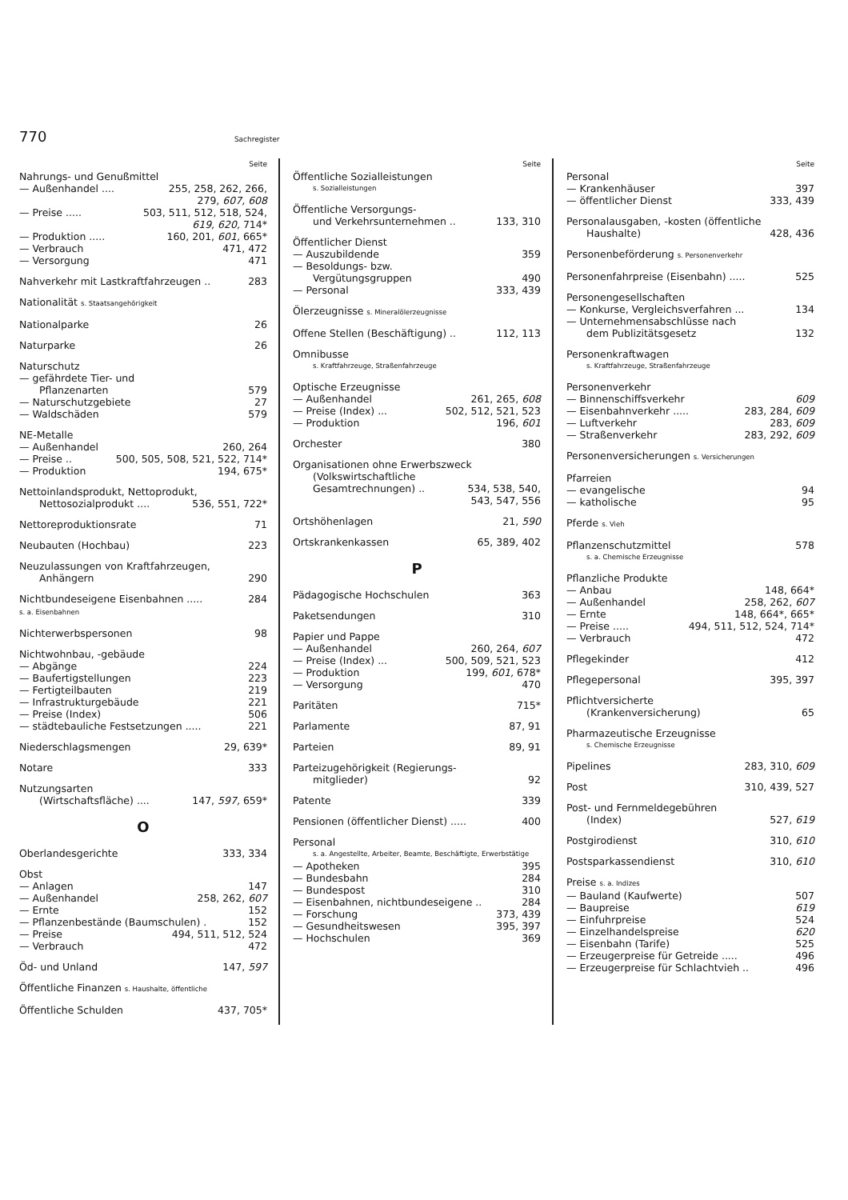770 Sachregister
Seite
Nahrungs- und Genußmittel
— Außenhandel .... 255, 258, 262, 266,
279, 607, 608
— Preise ..... 503, 511, 512, 518, 524,
619, 620, 714*
— Produktion ..... 160, 201, 601, 665*
— Verbrauch 471, 472
— Versorgung 471
Nahverkehr mit Lastkraftfahrzeugen .. 283
Nationalität s. Staatsangehörigkeit
Nationalparke 26
Naturparke 26
Naturschutz
— gefährdete Tier- und
Pflanzenarten 579
— Naturschutzgebiete 27
— Waldschäden 579
NE-Metalle
— Außenhandel 260, 264
— Preise .. 500, 505, 508, 521, 522, 714*
— Produktion 194, 675*
Nettoinlandsprodukt, Nettoprodukt,
Nettosozialprodukt .... 536, 551, 722*
Nettoreproduktionsrate 71
Neubauten (Hochbau) 223
Neuzulassungen von Kraftfahrzeugen,
Anhängern 290
Nichtbundeseigene Eisenbahnen ..... 284
s. a. Eisenbahnen
Nichterwerbspersonen 98
Nichtwohnbau, -gebäude
— Abgänge 224
— Baufertigstellungen 223
— Fertigteilbauten 219
— Infrastrukturgebäude 221
— Preise (Index) 506
— städtebauliche Festsetzungen ..... 221
Niederschlagsmengen 29, 639*
Notare 333
Nutzungsarten
(Wirtschaftsfläche) .... 147, 597, 659*
O
Oberlandesgerichte 333, 334
Obst
— Anlagen 147
— Außenhandel 258, 262, 607
— Ernte 152
— Pflanzenbestände (Baumschulen) . 152
— Preise 494, 511, 512, 524
— Verbrauch 472
Öd- und Unland 147, 597
Öffentliche Finanzen s. Haushalte, öffentliche
Öffentliche Schulden 437, 705*
Seite
Öffentliche Sozialleistungen
s. Sozialleistungen
Öffentliche Versorgungs-
und Verkehrsunternehmen .. 133, 310
Öffentlicher Dienst
— Auszubildende 359
— Besoldungs- bzw.
Vergütungsgruppen 490
— Personal 333, 439
Ölerzeugnisse s. Mineralölerzeugnisse
Offene Stellen (Beschäftigung) .. 112, 113
Omnibusse
s. Kraftfahrzeuge, Straßenfahrzeuge
Optische Erzeugnisse
— Außenhandel 261, 265, 608
— Preise (Index) ... 502, 512, 521, 523
— Produktion 196, 601
Orchester 380
Organisationen ohne Erwerbszweck
(Volkswirtschaftliche
Gesamtrechnungen) .. 534, 538, 540,
543, 547, 556
Ortshöhenlagen 21, 590
Ortskrankenkassen 65, 389, 402
P
Pädagogische Hochschulen 363
Paketsendungen 310
Papier und Pappe
— Außenhandel 260, 264, 607
— Preise (Index) ... 500, 509, 521, 523
— Produktion 199, 601, 678*
— Versorgung 470
Paritäten 715*
Parlamente 87, 91
Parteien 89, 91
Parteizugehörigkeit (Regierungs-
mitglieder) 92
Patente 339
Pensionen (öffentlicher Dienst) ..... 400
Personal
s. a. Angestellte, Arbeiter, Beamte, Beschäftigte, Erwerbstätige
— Apotheken 395
— Bundesbahn 284
— Bundespost 310
— Eisenbahnen, nichtbundeseigene .. 284
— Forschung 373, 439
— Gesundheitswesen 395, 397
— Hochschulen 369
Seite
Personal
— Krankenhäuser 397
— öffentlicher Dienst 333, 439
Personalausgaben, -kosten (öffentliche
Haushalte) 428, 436
Personenbeförderung s. Personenverkehr
Personenfahrpreise (Eisenbahn) ..... 525
Personengesellschaften
— Konkurse, Vergleichsverfahren ... 134
— Unternehmensabschlüsse nach
dem Publizitätsgesetz 132
Personenkraftwagen
s. Kraftfahrzeuge, Straßenfahrzeuge
Personenverkehr
— Binnenschiffsverkehr 609
— Eisenbahnverkehr ..... 283, 284, 609
— Luftverkehr 283, 609
— Straßenverkehr 283, 292, 609
Personenversicherungen s. Versicherungen
Pfarreien
— evangelische 94
— katholische 95
Pferde s. Vieh
Pflanzenschutzmittel 578
s. a. Chemische Erzeugnisse
Pflanzliche Produkte
— Anbau 148, 664*
— Außenhandel 258, 262, 607
— Ernte 148, 664*, 665*
— Preise ..... 494, 511, 512, 524, 714*
— Verbrauch 472
Pflegekinder 412
Pflegepersonal 395, 397
Pflichtversicherte
(Krankenversicherung) 65
Pharmazeutische Erzeugnisse
s. Chemische Erzeugnisse
Pipelines 283, 310, 609
Post 310, 439, 527
Post- und Fernmeldegebühren
(Index) 527, 619
Postgirodienst 310, 610
Postsparkassendienst 310, 610
Preise s. a. Indizes
— Bauland (Kaufwerte) 507
— Baupreise 619
— Einfuhrpreise 524
— Einzelhandelspreise 620
— Eisenbahn (Tarife) 525
— Erzeugerpreise für Getreide ..... 496
— Erzeugerpreise für Schlachtvieh .. 496